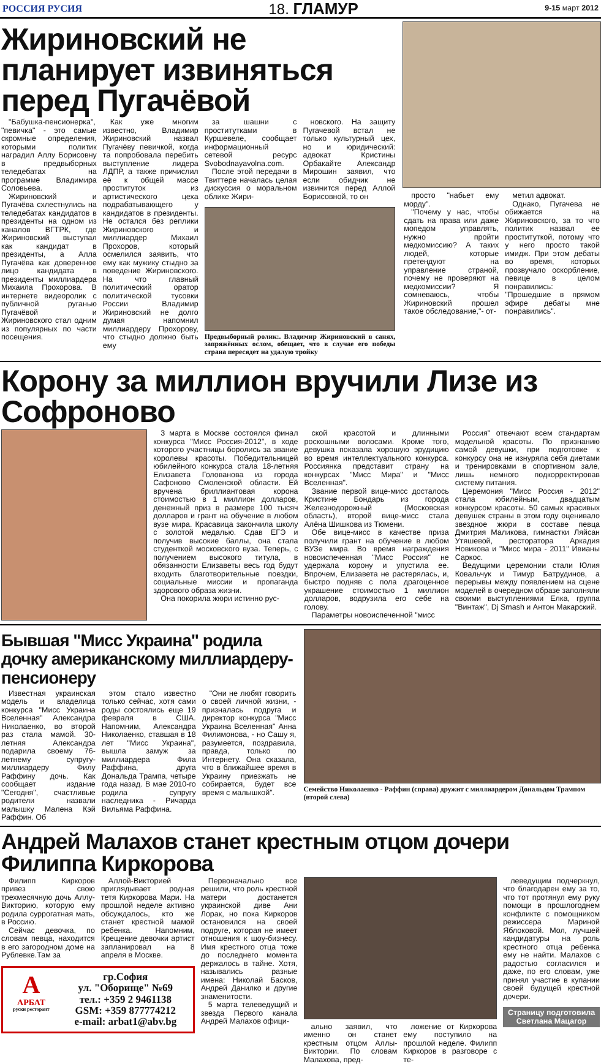РОССИЯ РУСИЯ 18. ГЛАМУР 9-15 март 2012
Жириновский не планирует извиняться перед Пугачёвой
"Бабушка-пенсионерка", "певичка" - это самые скромные определения, которыми политик наградил Аллу Борисовну в предвыборных теледебатах на программе Владимира Соловьева.
Жириновский и Пугачёва схлестнулись на теледебатах кандидатов в президенты на одном из каналов ВГТРК, где Жириновский выступал как кандидат в президенты, а Алла Пугачёва как доверенное лицо кандидата в президенты миллиардера Михаила Прохорова. В интернете видеоролик с публичной руганью Пугачёвой и Жириновского стал одним из популярных по части посещения.
Как уже многим известно, Владимир Жириновский назвал Пугачёву певичкой, когда та попробовала перебить выступление лидера ЛДПР, а также причислил её к общей массе проституток из артистического цеха подрабатывающего у кандидатов в президенты. Не остался без реплики Жириновского и миллиардер Михаил Прохоров, который осмелился заявить, что ему как мужику стыдно за поведение Жириновского. На что главный политический оратор политической тусовки России Владимир Жириновский не долго думая напомнил миллиардеру Прохорову, что стыдно должно быть ему
за шашни с проститутками в Куршевеле, сообщает информационный сетевой ресурс Svobodnayavolna.com.
После этой передачи в Твиттере началась целая дискуссия о моральном облике Жири-
новского. На защиту Пугачевой встал не только культурный цех, но и юридический: адвокат Кристины Орбакайте Александр Мирошин заявил, что если обидчик не извинится перед Аллой Борисовной, то он
Предвыборный ролик:. Владимир Жириновский в санях, запряжённых ослом, обещает, что в случае его победы страна пересядет на удалую тройку
просто "набьет ему морду".
"Почему у нас, чтобы сдать на права или даже мопедом управлять, нужно пройти медкомиссию? А таких людей, которые претендуют на управление страной, почему не проверяют на медкомиссии? Я сомневаюсь, чтобы Жириновский прошел такое обследование,"- от-
метил адвокат.
Однако, Пугачева не обижается на Жириновского, за то что политик назвал ее проституткой, потому что у него просто такой имидж. При этом дебаты во время, которых прозвучало оскорбление, певице в целом понравились: "Прошедшие в прямом эфире дебаты мне понравились".
Корону за миллион вручили Лизе из Софроново
3 марта в Москве состоялся финал конкурса "Мисс Россия-2012", в ходе которого участницы боролись за звание королевы красоты. Победительницей юбилейного конкурса стала 18-летняя Елизавета Голованова из города Сафоново Смоленской области. Ей вручена бриллиантовая корона стоимостью в 1 миллион долларов, денежный приз в размере 100 тысяч долларов и грант на обучение в любом вузе мира. Красавица закончила школу с золотой медалью. Сдав ЕГЭ и получив высокие баллы, она стала студенткой московского вуза. Теперь, с получением высокого титула, в обязанности Елизаветы весь год будут входить благотворительные поездки, социальные миссии и пропаганда здорового образа жизни.
Она покорила жюри истинно рус-
ской красотой и длинными роскошными волосами. Кроме того, девушка показала хорошую эрудицию во время интеллектуального конкурса. Россиянка представит страну на конкурсах "Мисс Мира" и "Мисс Вселенная".
Звание первой вице-мисс досталось Кристине Бондарь из города Железнодорожный (Московская область), второй вице-мисс стала Алёна Шишкова из Тюмени.
Обе вице-мисс в качестве приза получили грант на обучение в любом ВУЗе мира. Во время награждения новоиспеченная "Мисс Россия" не удержала корону и упустила ее. Впрочем, Елизавета не растерялась, и, быстро подняв с пола драгоценное украшение стоимостью 1 миллион долларов, водрузила его себе на голову.
Параметры новоиспеченной "мисс
Россия" отвечают всем стандартам модельной красоты. По признанию самой девушки, при подготовке к конкурсу она не изнуряла себя диетами и тренировками в спортивном зале, лишь немного подкорректировав систему питания.
Церемония "Мисс Россия - 2012" стала юбилейным, двадцатым конкурсом красоты. 50 самых красивых девушек страны в этом году оценивало звездное жюри в составе певца Дмитрия Маликова, гимнастки Ляйсан Утяшевой, ресторатора Аркадия Новикова и "Мисс мира - 2011" Ивианы Саркос.
Ведущими церемонии стали Юлия Ковальчук и Тимур Батрудинов, а перерывы между появлением на сцене моделей в очередном образе заполняли своими выступлениями Елка, группа "Винтаж", Dj Smash и Антон Макарский.
Бывшая "Мисс Украина" родила дочку американскому миллиардеру-пенсионеру
Известная украинская модель и владелица конкурса "Мисс Украина Вселенная" Александра Николаенко, во второй раз стала мамой. 30-летняя Александра подарила своему 76-летнему супругу-миллиардеру Филу Раффину дочь. Как сообщает издание "Сегодня", счастливые родители назвали малышку Малена Кэй Раффин. Об
этом стало известно только сейчас, хотя сами роды состоялись еще 19 февраля в США. Напомним, Александра Николаенко, ставшая в 18 лет "Мисс Украина", вышла замуж за миллиардера Фила Раффина, друга Дональда Трампа, четыре года назад. В мае 2010-го родила супругу наследника - Ричарда Вильяма Раффина.
"Они не любят говорить о своей личной жизни, - призналась подруга и директор конкурса "Мисс Украина Вселенная" Анна Филимонова, - но Сашу я, разумеется, поздравила, правда, только по Интернету. Она сказала, что в ближайшее время в Украину приезжать не собирается, будет все время с малышкой".
Семейство Николаенко - Раффин (справа) дружит с миллиардером Дональдом Трампом (второй слева)
Андрей Малахов станет крестным отцом дочери Филиппа Киркорова
Филипп Киркоров привез свою трехмесячную дочь Аллу-Викторию, которую ему родила суррогатная мать, в Россию.
Сейчас девочка, по словам певца, находится в его загородном доме на Рублевке.Там за
Аллой-Викторией приглядывает родная тетя Киркорова Мари. На прошлой неделе активно обсуждалось, кто же станет крестной мамой ребенка. Напомним, Крещение девочки артист запланировал на 8 апреля в Москве.
A
АРБАТ
руски ресторант
гр.София
ул. "Оборище" №69
тел.: +359 2 9461138
GSM: +359 877774212
e-mail: arbat1@abv.bg
Первоначально все решили, что роль крестной матери достанется украинской диве Ани Лорак, но пока Киркоров остановился на своей подруге, которая не имеет отношения к шоу-бизнесу. Имя крестного отца тоже до последнего момента держалось в тайне. Хотя, назывались разные имена: Николай Басков, Андрей Данилко и другие знаменитости.
5 марта телеведущий и звезда Первого канала Андрей Малахов офици-
ально заявил, что именно он станет крестным отцом Аллы-Виктории. По словам Малахова, пред-
ложение от Киркорова ему поступило на прошлой неделе. Филипп Киркоров в разговоре с те-
леведущим подчеркнул, что благодарен ему за то, что тот протянул ему руку помощи в прошлогоднем конфликте с помощником режиссера Мариной Яблоковой. Мол, лучшей кандидатуры на роль крестного отца ребенка ему не найти. Малахов с радостью согласился и даже, по его словам, уже принял участие в купании своей будущей крестной дочери.
Страницу подготовила Светлана Мацагор